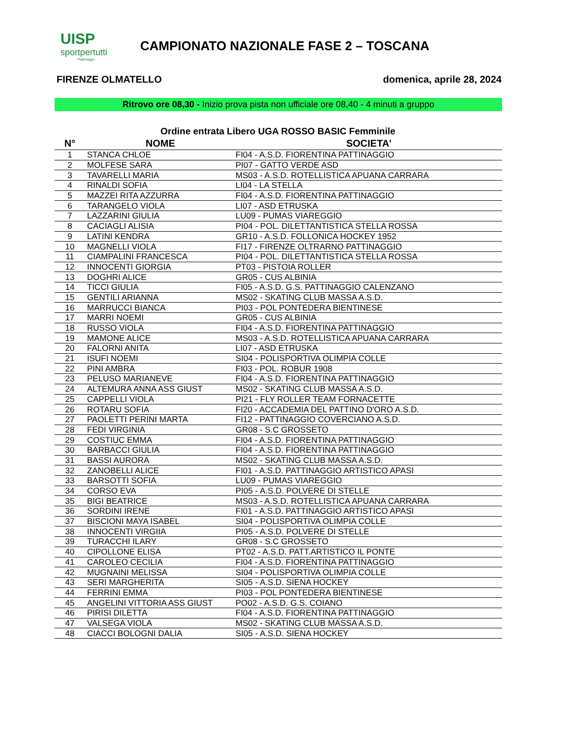UISP
sportpertutti
Pattinaggio
CAMPIONATO NAZIONALE FASE 2 – TOSCANA
FIRENZE OLMATELLO domenica, aprile 28, 2024
Ritrovo ore 08,30 - Inizio prova pista non ufficiale ore 08,40 - 4 minuti a gruppo
Ordine entrata Libero UGA ROSSO BASIC Femminile
| N° | NOME | SOCIETA' |
| --- | --- | --- |
| 1 | STANCA CHLOE | FI04 - A.S.D. FIORENTINA PATTINAGGIO |
| 2 | MOLFESE SARA | PI07 - GATTO VERDE ASD |
| 3 | TAVARELLI MARIA | MS03 - A.S.D. ROTELLISTICA APUANA CARRARA |
| 4 | RINALDI SOFIA | LI04 - LA STELLA |
| 5 | MAZZEI RITA AZZURRA | FI04 - A.S.D. FIORENTINA PATTINAGGIO |
| 6 | TARANGELO VIOLA | LI07 - ASD ETRUSKA |
| 7 | LAZZARINI GIULIA | LU09 - PUMAS VIAREGGIO |
| 8 | CACIAGLI ALISIA | PI04 - POL. DILETTANTISTICA STELLA ROSSA |
| 9 | LATINI KENDRA | GR10 - A.S.D. FOLLONICA HOCKEY 1952 |
| 10 | MAGNELLI VIOLA | FI17 - FIRENZE OLTRARNO PATTINAGGIO |
| 11 | CIAMPALINI FRANCESCA | PI04 - POL. DILETTANTISTICA STELLA ROSSA |
| 12 | INNOCENTI GIORGIA | PT03 - PISTOIA ROLLER |
| 13 | DOGHRI ALICE | GR05 - CUS ALBINIA |
| 14 | TICCI GIULIA | FI05 - A.S.D. G.S. PATTINAGGIO CALENZANO |
| 15 | GENTILI ARIANNA | MS02 - SKATING CLUB MASSA A.S.D. |
| 16 | MARRUCCI BIANCA | PI03 - POL PONTEDERA BIENTINESE |
| 17 | MARRI NOEMI | GR05 - CUS ALBINIA |
| 18 | RUSSO VIOLA | FI04 - A.S.D. FIORENTINA PATTINAGGIO |
| 19 | MAMONE ALICE | MS03 - A.S.D. ROTELLISTICA APUANA CARRARA |
| 20 | FALORNI ANITA | LI07 - ASD ETRUSKA |
| 21 | ISUFI NOEMI | SI04 - POLISPORTIVA OLIMPIA COLLE |
| 22 | PINI AMBRA | FI03 - POL. ROBUR 1908 |
| 23 | PELUSO MARIANEVE | FI04 - A.S.D. FIORENTINA PATTINAGGIO |
| 24 | ALTEMURA ANNA ASS GIUST | MS02 - SKATING CLUB MASSA A.S.D. |
| 25 | CAPPELLI VIOLA | PI21 - FLY ROLLER TEAM FORNACETTE |
| 26 | ROTARU SOFIA | FI20 - ACCADEMIA DEL PATTINO D'ORO A.S.D. |
| 27 | PAOLETTI PERINI MARTA | FI12 - PATTINAGGIO COVERCIANO A.S.D. |
| 28 | FEDI VIRGINIA | GR08 - S.C GROSSETO |
| 29 | COSTIUC EMMA | FI04 - A.S.D. FIORENTINA PATTINAGGIO |
| 30 | BARBACCI GIULIA | FI04 - A.S.D. FIORENTINA PATTINAGGIO |
| 31 | BASSI AURORA | MS02 - SKATING CLUB MASSA A.S.D. |
| 32 | ZANOBELLI ALICE | FI01 - A.S.D. PATTINAGGIO ARTISTICO APASI |
| 33 | BARSOTTI SOFIA | LU09 - PUMAS VIAREGGIO |
| 34 | CORSO EVA | PI05 - A.S.D. POLVERE DI STELLE |
| 35 | BIGI BEATRICE | MS03 - A.S.D. ROTELLISTICA APUANA CARRARA |
| 36 | SORDINI IRENE | FI01 - A.S.D. PATTINAGGIO ARTISTICO APASI |
| 37 | BISCIONI MAYA ISABEL | SI04 - POLISPORTIVA OLIMPIA COLLE |
| 38 | INNOCENTI VIRGIIA | PI05 - A.S.D. POLVERE DI STELLE |
| 39 | TURACCHI ILARY | GR08 - S.C GROSSETO |
| 40 | CIPOLLONE ELISA | PT02 - A.S.D. PATT.ARTISTICO IL PONTE |
| 41 | CAROLEO CECILIA | FI04 - A.S.D. FIORENTINA PATTINAGGIO |
| 42 | MUGNAINI MELISSA | SI04 - POLISPORTIVA OLIMPIA COLLE |
| 43 | SERI MARGHERITA | SI05 - A.S.D. SIENA HOCKEY |
| 44 | FERRINI EMMA | PI03 - POL PONTEDERA BIENTINESE |
| 45 | ANGELINI VITTORIA ASS GIUST | PO02 - A.S.D. G.S. COIANO |
| 46 | PIRISI DILETTA | FI04 - A.S.D. FIORENTINA PATTINAGGIO |
| 47 | VALSEGA VIOLA | MS02 - SKATING CLUB MASSA A.S.D. |
| 48 | CIACCI BOLOGNI DALIA | SI05 - A.S.D. SIENA HOCKEY |